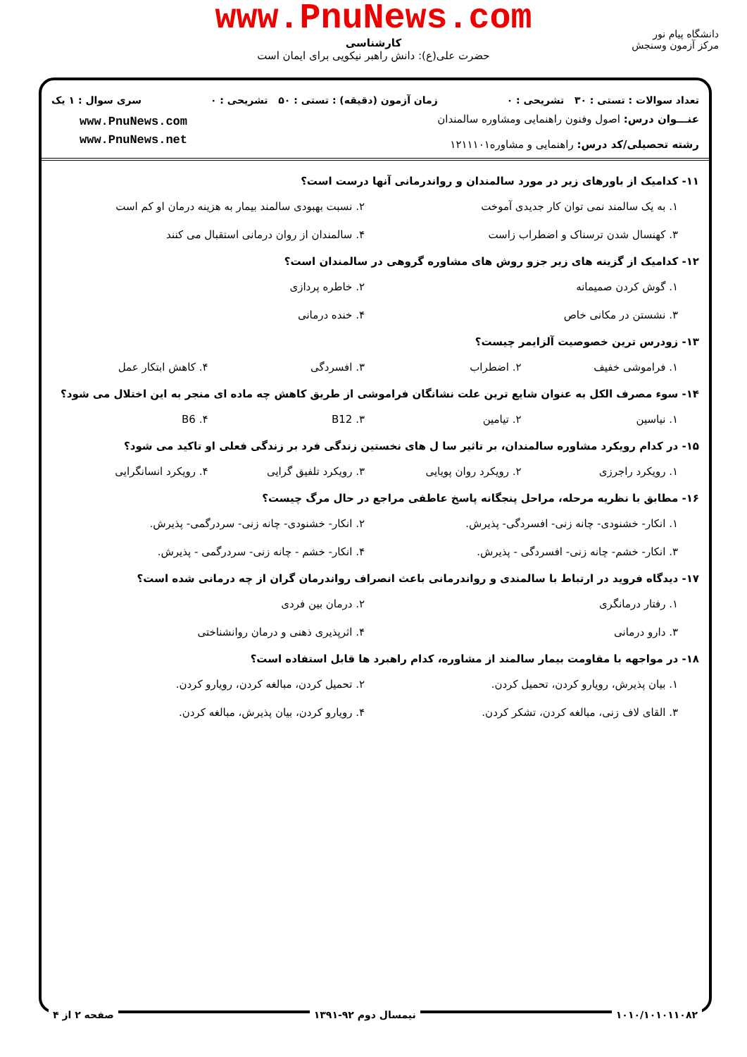www.PnuNews.com
کارشناسی
حضرت علی(ع): دانش راهبر نیکویی برای ایمان است
دانشگاه پیام نور
مرکز آزمون وسنجش
تعداد سوالات : تستی : ۳۰ تشریحی : ۰ زمان آزمون (دقیقه) : تستی : ۵۰ تشریحی : ۰ سری سوال : ۱ یک
عنـــوان درس: اصول وفنون راهنمایی ومشاوره سالمندان
رشته تحصیلی/کد درس: راهنمایی و مشاوره۱۲۱۱۱۰۱
www.PnuNews.com
www.PnuNews.net
۱۱- کدامیک از باورهای زیر در مورد سالمندان و رواندرمانی آنها درست است؟
۱. به یک سالمند نمی توان کار جدیدی آموخت ۲. نسبت بهبودی سالمند بیمار به هزینه درمان او کم است ۳. کهنسال شدن ترسناک و اضطراب زاست ۴. سالمندان از روان درمانی استقبال می کنند
۱۲- کدامیک از گزینه های زیر جزو روش های مشاوره گروهی در سالمندان است؟
۱. گوش کردن صمیمانه ۲. خاطره پردازی ۳. نشستن در مکانی خاص ۴. خنده درمانی
۱۳- زودرس ترین خصوصیت آلزایمر چیست؟
۱. فراموشی خفیف ۲. اضطراب ۳. افسردگی ۴. کاهش ابتکار عمل
۱۴- سوء مصرف الکل به عنوان شایع ترین علت نشانگان فراموشی از طریق کاهش چه ماده ای منجر به این اختلال می شود؟
۱. نیاسین ۲. تیامین ۳. B12 ۴. B6
۱۵- در کدام رویکرد مشاوره سالمندان، بر تاثیر سا ل های نخستین زندگی فرد بر زندگی فعلی او تاکید می شود؟
۱. رویکرد راجرزی ۲. رویکرد روان پویایی ۳. رویکرد تلفیق گرایی ۴. رویکرد انسانگرایی
۱۶- مطابق با نظریه مرحله، مراحل پنجگانه پاسخ عاطفی مراجع در حال مرگ چیست؟
۱. انکار- خشنودی- چانه زنی- افسردگی- پذیرش. ۲. انکار- خشنودی- چانه زنی- سردرگمی- پذیرش. ۳. انکار- خشم- چانه زنی- افسردگی - پذیرش. ۴. انکار- خشم - چانه زنی- سردرگمی - پذیرش.
۱۷- دیدگاه فروید در ارتباط با سالمندی و رواندرمانی باعث انصراف رواندرمان گران از چه درمانی شده است؟
۱. رفتار درمانگری ۲. درمان بین فردی ۳. دارو درمانی ۴. اثرپذیری ذهنی و درمان روانشناختی
۱۸- در مواجهه با مقاومت بیمار سالمند از مشاوره، کدام راهبرد ها قابل استفاده است؟
۱. بیان پذیرش، رویارو کردن، تحمیل کردن. ۲. تحمیل کردن، مبالغه کردن، رویارو کردن. ۳. القای لاف زنی، مبالغه کردن، تشکر کردن. ۴. رویارو کردن، بیان پذیرش، مبالغه کردن.
۱۰۱۰/۱۰۱۰۱۱۰۸۲ نیمسال دوم ۹۲-۱۳۹۱ صفحه ۲ از ۴